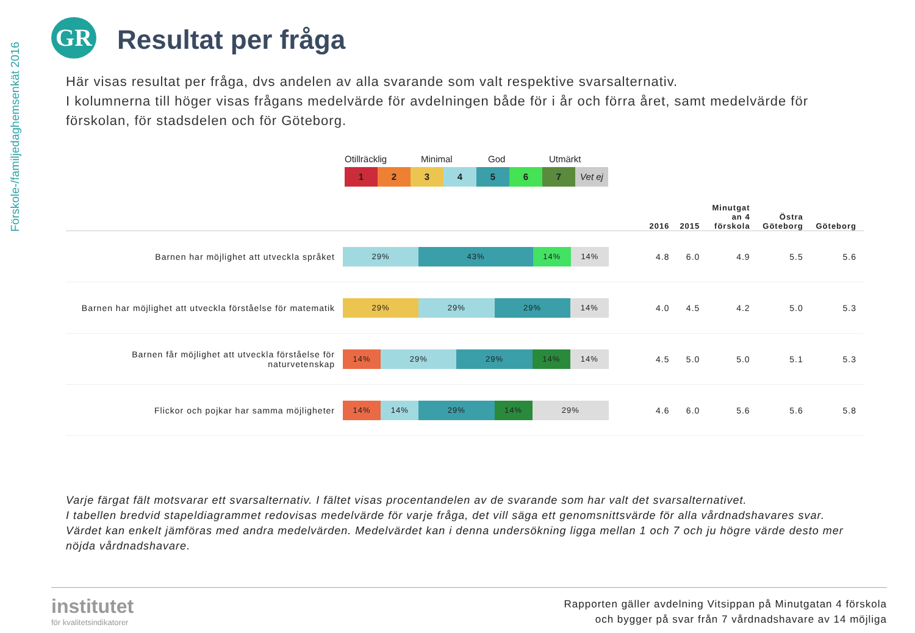Förskole-/familjedaghemsenkät 2016
GR Resultat per fråga
Här visas resultat per fråga, dvs andelen av alla svarande som valt respektive svarsalternativ.
I kolumnerna till höger visas frågans medelvärde för avdelningen både för i år och förra året, samt medelvärde för förskolan, för stadsdelen och för Göteborg.
Otillräcklig Minimal God Utmärkt
1 2 3 4 5 6 7 Vet ej
| | | 2016 | 2015 | Minutgat an 4 förskola | Östra Göteborg | Göteborg |
| --- | --- | --- | --- | --- | --- | --- |
| Barnen har möjlighet att utveckla språket | 29% 43% 14% 14% | 4.8 | 6.0 | 4.9 | 5.5 | 5.6 |
| Barnen har möjlighet att utveckla förståelse för matematik | 29% 29% 29% 14% | 4.0 | 4.5 | 4.2 | 5.0 | 5.3 |
| Barnen får möjlighet att utveckla förståelse för naturvetenskap | 14% 29% 29% 14% 14% | 4.5 | 5.0 | 5.0 | 5.1 | 5.3 |
| Flickor och pojkar har samma möjligheter | 14% 14% 29% 14% 29% | 4.6 | 6.0 | 5.6 | 5.6 | 5.8 |
Varje färgat fält motsvarar ett svarsalternativ. I fältet visas procentandelen av de svarande som har valt det svarsalternativet.
I tabellen bredvid stapeldiagrammet redovisas medelvärde för varje fråga, det vill säga ett genomsnittsvärde för alla vårdnadshavares svar. Värdet kan enkelt jämföras med andra medelvärden. Medelvärdet kan i denna undersökning ligga mellan 1 och 7 och ju högre värde desto mer nöjda vårdnadshavare.
institutet
för kvalitetsindikatorer
Rapporten gäller avdelning Vitsippan på Minutgatan 4 förskola
och bygger på svar från 7 vårdnadshavare av 14 möjliga